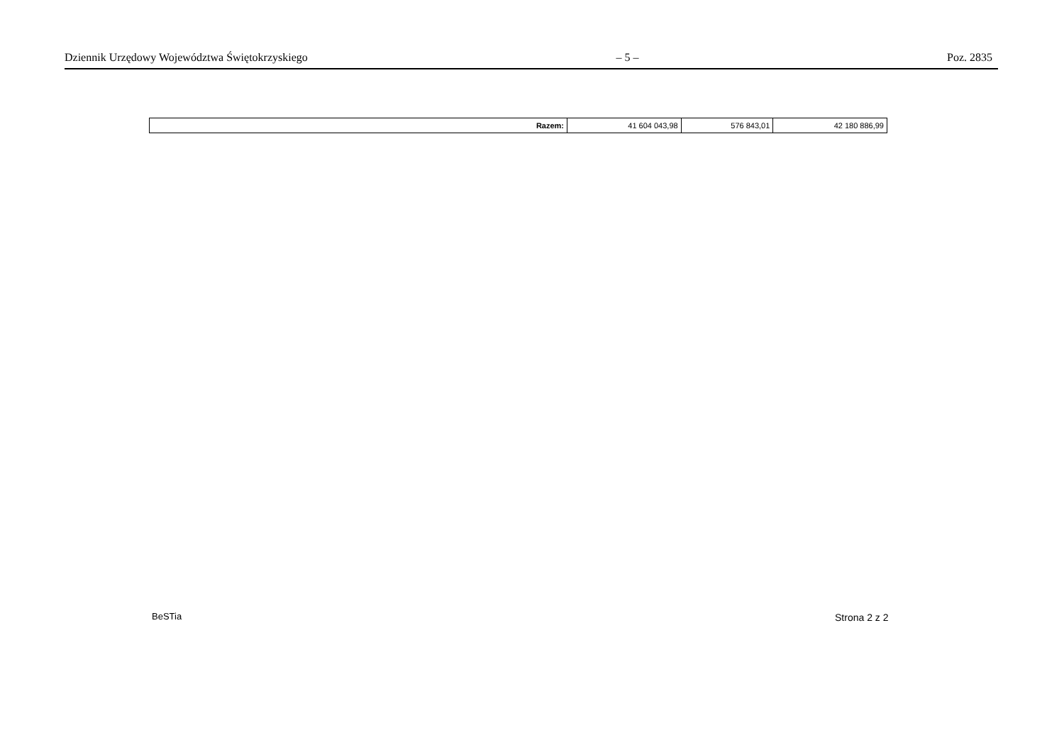Dziennik Urzędowy Województwa Świętokrzyskiego – 5 – Poz. 2835
| Razem: | 41 604 043,98 | 576 843,01 | 42 180 886,99 |
BeSTia Strona 2 z 2